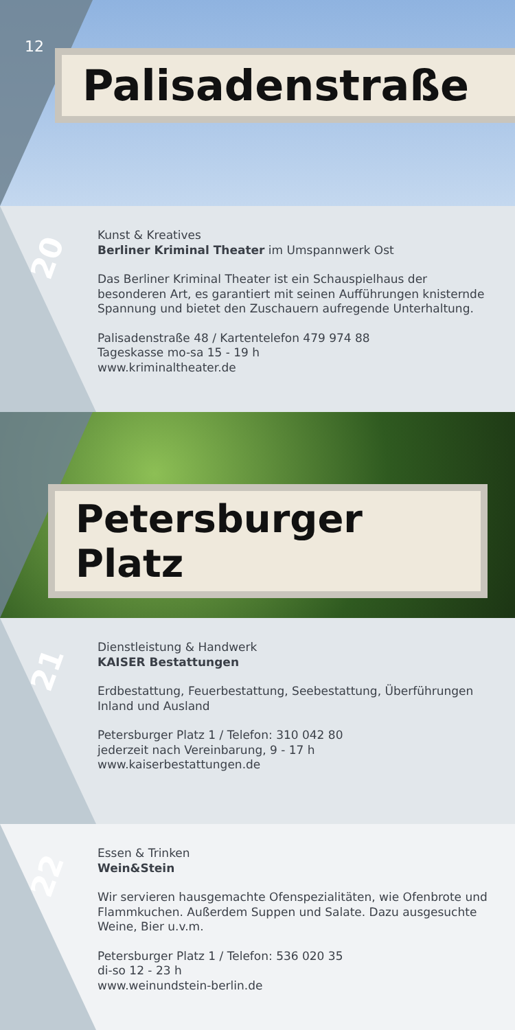12
Palisadenstraße
20
Kunst & Kreatives
Berliner Kriminal Theater im Umspannwerk Ost
Das Berliner Kriminal Theater ist ein Schauspielhaus der besonderen Art, es garantiert mit seinen Aufführungen knisternde Spannung und bietet den Zuschauern aufregende Unterhaltung.
Palisadenstraße 48 / Kartentelefon 479 974 88
Tageskasse mo-sa 15 - 19 h
www.kriminaltheater.de
Petersburger Platz
21
Dienstleistung & Handwerk
KAISER Bestattungen
Erdbestattung, Feuerbestattung, Seebestattung, Überführungen Inland und Ausland
Petersburger Platz 1 / Telefon: 310 042 80
jederzeit nach Vereinbarung, 9 - 17 h
www.kaiserbestattungen.de
22
Essen & Trinken
Wein&Stein
Wir servieren hausgemachte Ofenspezialitäten, wie Ofenbrote und Flammkuchen. Außerdem Suppen und Salate. Dazu ausgesuchte Weine, Bier u.v.m.
Petersburger Platz 1 / Telefon: 536 020 35
di-so 12 - 23 h
www.weinundstein-berlin.de